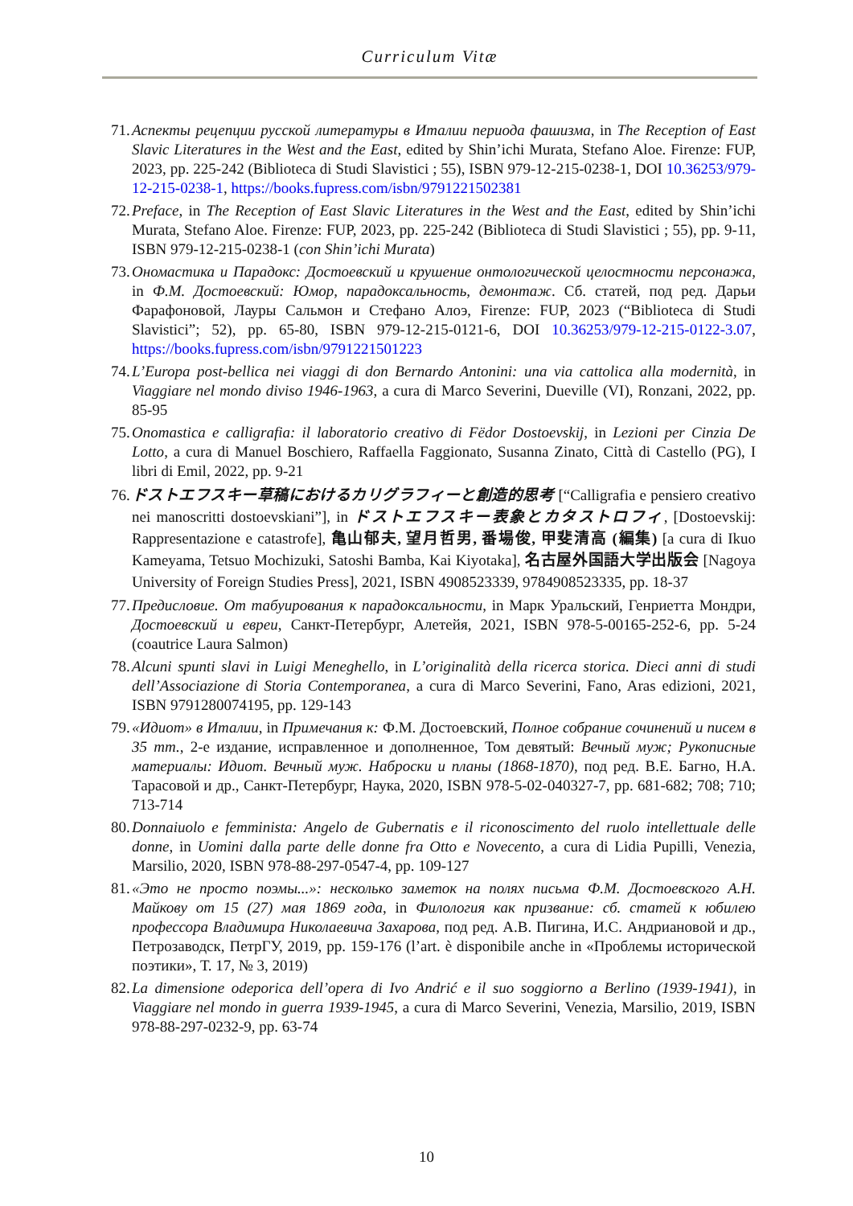Curriculum Vitæ
71. Аспекты рецепции русской литературы в Италии периода фашизма, in The Reception of East Slavic Literatures in the West and the East, edited by Shin’ichi Murata, Stefano Aloe. Firenze: FUP, 2023, pp. 225-242 (Biblioteca di Studi Slavistici ; 55), ISBN 979-12-215-0238-1, DOI 10.36253/979-12-215-0238-1, https://books.fupress.com/isbn/9791221502381
72. Preface, in The Reception of East Slavic Literatures in the West and the East, edited by Shin’ichi Murata, Stefano Aloe. Firenze: FUP, 2023, pp. 225-242 (Biblioteca di Studi Slavistici ; 55), pp. 9-11, ISBN 979-12-215-0238-1 (con Shin’ichi Murata)
73. Ономастика и Парадокс: Достоевский и крушение онтологической целостности персонажа, in Ф.М. Достоевский: Юмор, парадоксальность, демонтаж. Сб. статей, под ред. Дарьи Фарафоновой, Лауры Сальмон и Стефано Алоэ, Firenze: FUP, 2023 (“Biblioteca di Studi Slavistici”; 52), pp. 65-80, ISBN 979-12-215-0121-6, DOI 10.36253/979-12-215-0122-3.07, https://books.fupress.com/isbn/9791221501223
74. L’Europa post-bellica nei viaggi di don Bernardo Antonini: una via cattolica alla modernità, in Viaggiare nel mondo diviso 1946-1963, a cura di Marco Severini, Dueville (VI), Ronzani, 2022, pp. 85-95
75. Onomastica e calligrafia: il laboratorio creativo di Fëdor Dostoevskij, in Lezioni per Cinzia De Lotto, a cura di Manuel Boschiero, Raffaella Faggionato, Susanna Zinato, Città di Castello (PG), I libri di Emil, 2022, pp. 9-21
76. ドストエフスキー草稿におけるカリグラフィーと創造的思考 [“Calligrafia e pensiero creativo nei manoscritti dostoevskiani”], in ドストエフスキー表象とカタストロフィ, [Dostoevskij: Rappresentazione e catastrofe], 亀山郁夫, 望月哲男, 番場俊, 甲斐清高 (編集) [a cura di Ikuo Kameyama, Tetsuo Mochizuki, Satoshi Bamba, Kai Kiyotaka], 名古屋外国語大学出版会 [Nagoya University of Foreign Studies Press], 2021, ISBN 4908523339, 9784908523335, pp. 18-37
77. Предисловие. От табуирования к парадоксальности, in Марк Уральский, Генриетта Мондри, Достоевский и евреи, Санкт-Петербург, Алетейя, 2021, ISBN 978-5-00165-252-6, pp. 5-24 (coautrice Laura Salmon)
78. Alcuni spunti slavi in Luigi Meneghello, in L’originalità della ricerca storica. Dieci anni di studi dell’Associazione di Storia Contemporanea, a cura di Marco Severini, Fano, Aras edizioni, 2021, ISBN 9791280074195, pp. 129-143
79. «Идиот» в Италии, in Примечания к: Ф.М. Достоевский, Полное собрание сочинений и писем в 35 тт., 2-е издание, исправленное и дополненное, Том девятый: Вечный муж; Рукописные материалы: Идиот. Вечный муж. Наброски и планы (1868-1870), под ред. В.Е. Багно, Н.А. Тарасовой и др., Санкт-Петербург, Наука, 2020, ISBN 978-5-02-040327-7, pp. 681-682; 708; 710; 713-714
80. Donnaiuolo e femminista: Angelo de Gubernatis e il riconoscimento del ruolo intellettuale delle donne, in Uomini dalla parte delle donne fra Otto e Novecento, a cura di Lidia Pupilli, Venezia, Marsilio, 2020, ISBN 978-88-297-0547-4, pp. 109-127
81. «Это не просто поэмы...»: несколько заметок на полях письма Ф.М. Достоевского А.Н. Майкову от 15 (27) мая 1869 года, in Филология как призвание: сб. статей к юбилею профессора Владимира Николаевича Захарова, под ред. А.В. Пигина, И.С. Андриановой и др., Петрозаводск, ПетрГУ, 2019, pp. 159-176 (l’art. è disponibile anche in «Проблемы исторической поэтики», Т. 17, № 3, 2019)
82. La dimensione odeporica dell’opera di Ivo Andrić e il suo soggiorno a Berlino (1939-1941), in Viaggiare nel mondo in guerra 1939-1945, a cura di Marco Severini, Venezia, Marsilio, 2019, ISBN 978-88-297-0232-9, pp. 63-74
10